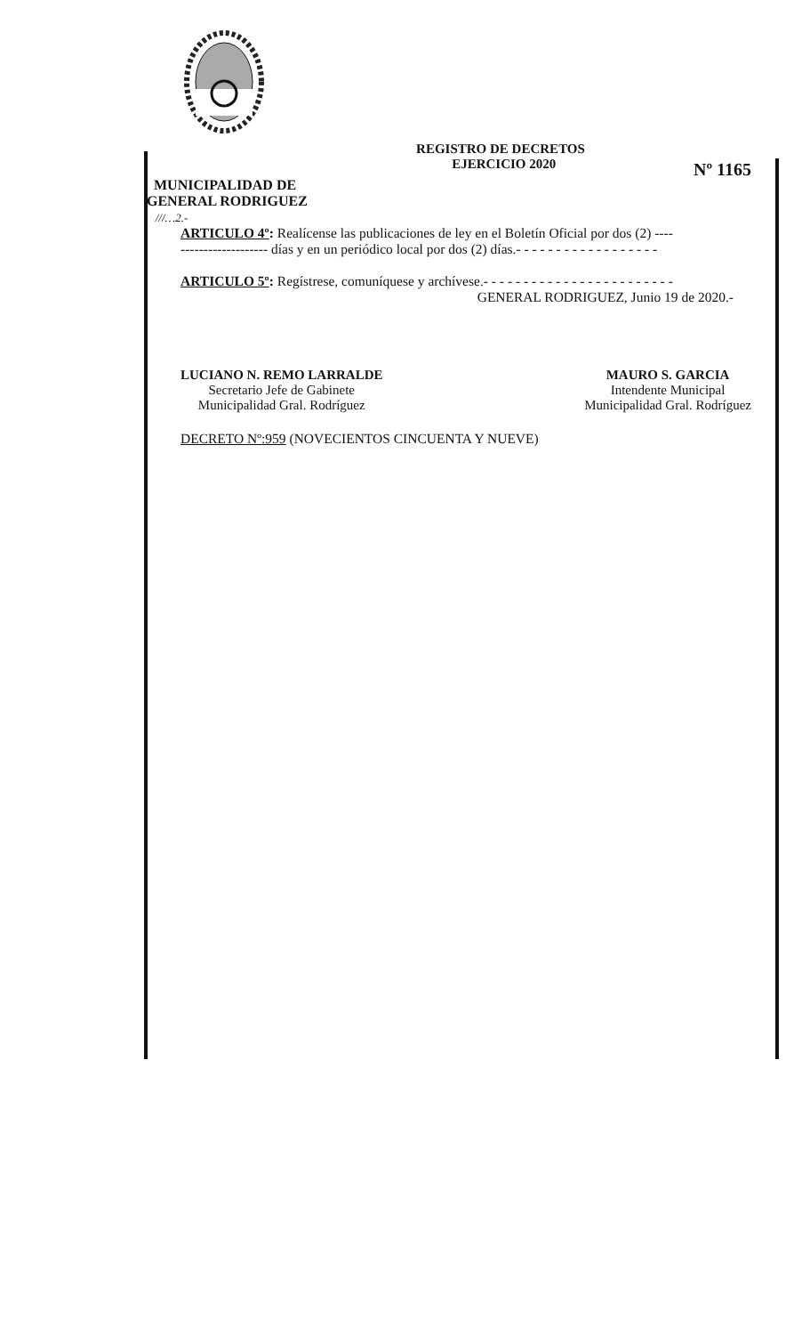MUNICIPALIDAD DE
GENERAL RODRIGUEZ
///…2.-
REGISTRO DE DECRETOS
EJERCICIO 2020
Nº 1165
ARTICULO 4º: Realícense las publicaciones de ley en el Boletín Oficial por dos (2) ----
------------------- días y en un periódico local por dos (2) días.- - - - - - - - - - - - - - - - - -
ARTICULO 5º: Regístrese, comuníquese y archívese.- - - - - - - - - - - - - - - - - - - - - - - -
GENERAL RODRIGUEZ, Junio 19 de 2020.-
LUCIANO N. REMO LARRALDE
Secretario Jefe de Gabinete
Municipalidad Gral. Rodríguez
MAURO S. GARCIA
Intendente Municipal
Municipalidad Gral. Rodríguez
DECRETO Nº:959 (NOVECIENTOS CINCUENTA Y NUEVE)